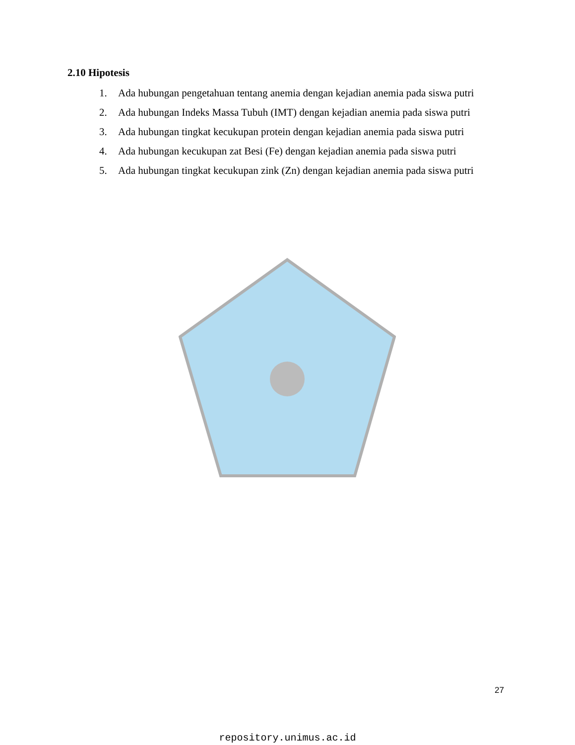2.10 Hipotesis
1. Ada hubungan pengetahuan tentang anemia dengan kejadian anemia pada siswa putri
2. Ada hubungan Indeks Massa Tubuh (IMT) dengan kejadian anemia pada siswa putri
3. Ada hubungan tingkat kecukupan protein dengan kejadian anemia pada siswa putri
4. Ada hubungan kecukupan zat Besi (Fe) dengan kejadian anemia pada siswa putri
5. Ada hubungan tingkat kecukupan zink (Zn) dengan kejadian anemia pada siswa putri
27
repository.unimus.ac.id